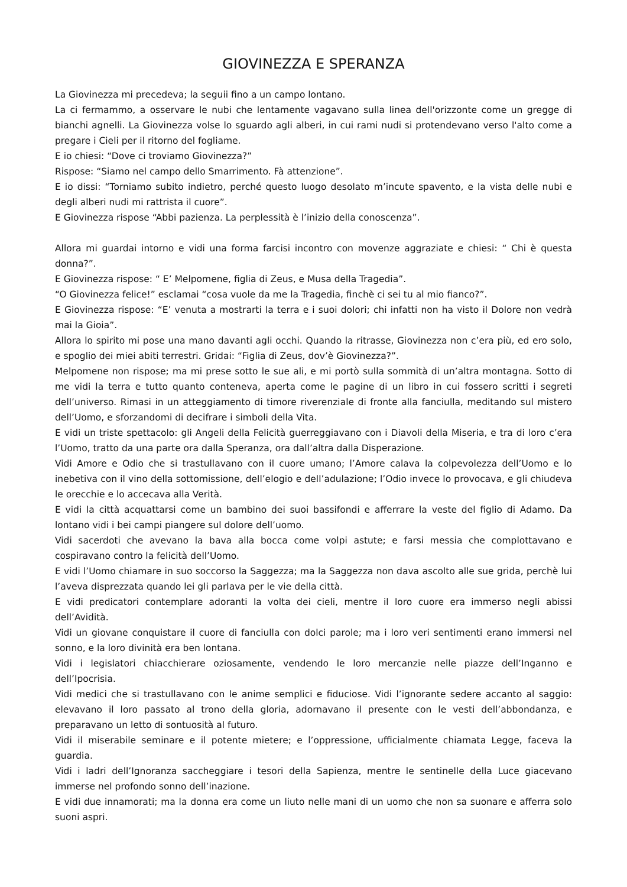GIOVINEZZA E SPERANZA
La Giovinezza mi precedeva; la seguii fino a un campo lontano.
La ci fermammo, a osservare le nubi che lentamente vagavano sulla linea dell'orizzonte come un gregge di bianchi agnelli. La Giovinezza volse lo sguardo agli alberi, in cui rami nudi si protendevano verso l'alto come a pregare i Cieli per il ritorno del fogliame.
E io chiesi: “Dove ci troviamo Giovinezza?”
Rispose: “Siamo nel campo dello Smarrimento. Fà attenzione”.
E io dissi: “Torniamo subito indietro, perché questo luogo desolato m’incute spavento, e la vista delle nubi e degli alberi nudi mi rattrista il cuore”.
E Giovinezza rispose “Abbi pazienza. La perplessità è l’inizio della conoscenza”.
Allora mi guardai intorno e vidi una forma farcisi incontro con movenze aggraziate e chiesi: “ Chi è questa donna?”.
E Giovinezza rispose: “ E’ Melpomene, figlia di Zeus, e Musa della Tragedia”.
“O Giovinezza felice!” esclamai “cosa vuole da me la Tragedia, finchè ci sei tu al mio fianco?”.
E Giovinezza rispose: “E’ venuta a mostrarti la terra e i suoi dolori; chi infatti non ha visto il Dolore non vedrà mai la Gioia”.
Allora lo spirito mi pose una mano davanti agli occhi. Quando la ritrasse, Giovinezza non c’era più, ed ero solo, e spoglio dei miei abiti terrestri. Gridai: “Figlia di Zeus, dov’è Giovinezza?”.
Melpomene non rispose; ma mi prese sotto le sue ali, e mi portò sulla sommità di un’altra montagna. Sotto di me vidi la terra e tutto quanto conteneva, aperta come le pagine di un libro in cui fossero scritti i segreti dell’universo. Rimasi in un atteggiamento di timore riverenziale di fronte alla fanciulla, meditando sul mistero dell’Uomo, e sforzandomi di decifrare i simboli della Vita.
E vidi un triste spettacolo: gli Angeli della Felicità guerreggiavano con i Diavoli della Miseria, e tra di loro c’era l’Uomo, tratto da una parte ora dalla Speranza, ora dall’altra dalla Disperazione.
Vidi Amore e Odio che si trastullavano con il cuore umano; l’Amore calava la colpevolezza dell’Uomo e lo inebetiva con il vino della sottomissione, dell’elogio e dell’adulazione; l’Odio invece lo provocava, e gli chiudeva le orecchie e lo accecava alla Verità.
E vidi la città acquattarsi come un bambino dei suoi bassifondi e afferrare la veste del figlio di Adamo. Da lontano vidi i bei campi piangere sul dolore dell’uomo.
Vidi sacerdoti che avevano la bava alla bocca come volpi astute; e farsi messia che complottavano e cospiravano contro la felicità dell’Uomo.
E vidi l’Uomo chiamare in suo soccorso la Saggezza; ma la Saggezza non dava ascolto alle sue grida, perchè lui l’aveva disprezzata quando lei gli parlava per le vie della città.
E vidi predicatori contemplare adoranti la volta dei cieli, mentre il loro cuore era immerso negli abissi dell’Avidità.
Vidi un giovane conquistare il cuore di fanciulla con dolci parole; ma i loro veri sentimenti erano immersi nel sonno, e la loro divinità era ben lontana.
Vidi i legislatori chiacchierare oziosamente, vendendo le loro mercanzie nelle piazze dell’Inganno e dell’Ipocrisia.
Vidi medici che si trastullavano con le anime semplici e fiduciose. Vidi l’ignorante sedere accanto al saggio: elevavano il loro passato al trono della gloria, adornavano il presente con le vesti dell’abbondanza, e preparavano un letto di sontuosità al futuro.
Vidi il miserabile seminare e il potente mietere; e l’oppressione, ufficialmente chiamata Legge, faceva la guardia.
Vidi i ladri dell’Ignoranza saccheggiare i tesori della Sapienza, mentre le sentinelle della Luce giacevano immerse nel profondo sonno dell’inazione.
E vidi due innamorati; ma la donna era come un liuto nelle mani di un uomo che non sa suonare e afferra solo suoni aspri.